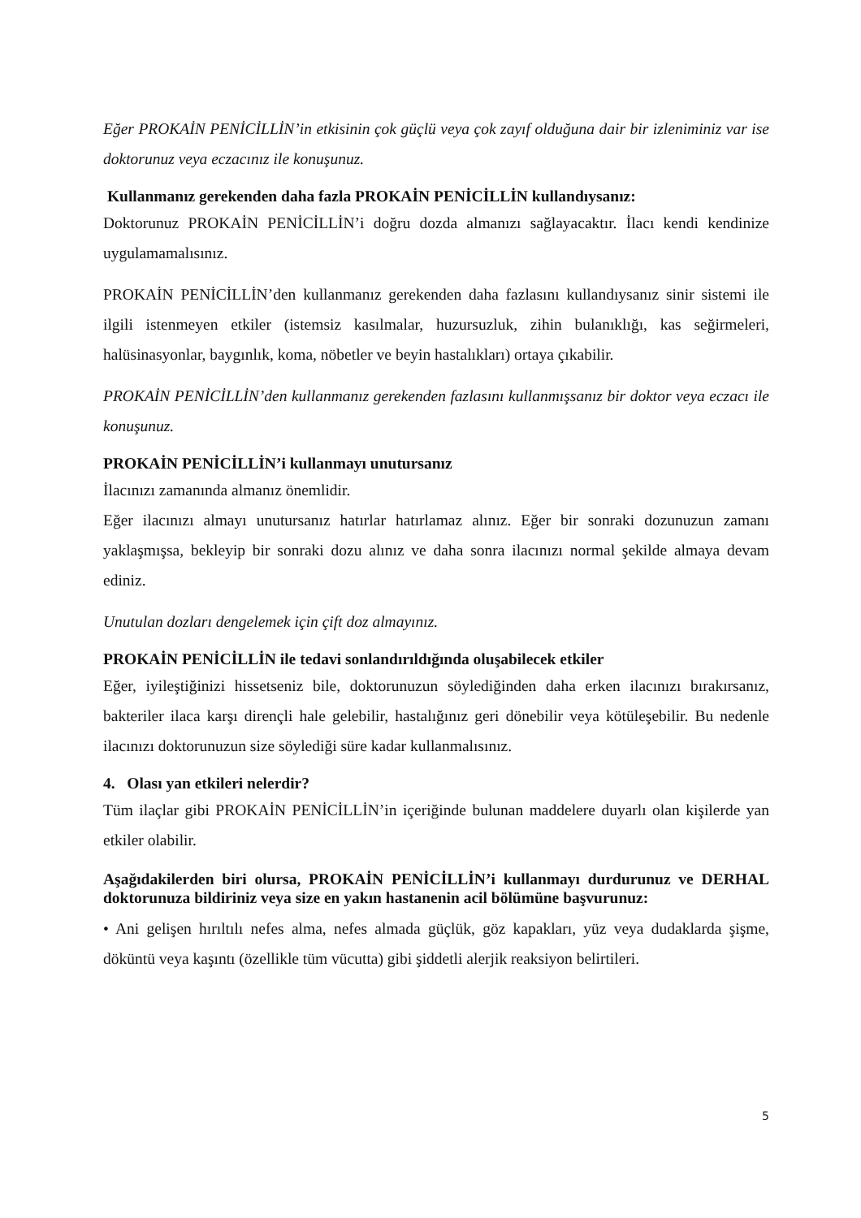Eğer PROKAİN PENİCİLLİN’in etkisinin çok güçlü veya çok zayıf olduğuna dair bir izleniminiz var ise doktorunuz veya eczacınız ile konuşunuz.
Kullanmanız gerekenden daha fazla PROKAİN PENİCİLLİN kullandıysanız:
Doktorunuz PROKAİN PENİCİLLİN’i doğru dozda almanızı sağlayacaktır. İlacı kendi kendinize uygulamamalısınız.
PROKAİN PENİCİLLİN’den kullanmanız gerekenden daha fazlasını kullandıysanız sinir sistemi ile ilgili istenmeyen etkiler (istemsiz kasılmalar, huzursuzluk, zihin bulanıklığı, kas seğirmeleri, halüsinasyonlar, baygınlık, koma, nöbetler ve beyin hastalıkları) ortaya çıkabilir.
PROKAİN PENİCİLLİN’den kullanmanız gerekenden fazlasını kullanmışsanız bir doktor veya eczacı ile konuşunuz.
PROKAİN PENİCİLLİN’i kullanmayı unutursanız
İlacınızı zamanında almanız önemlidir.
Eğer ilacınızı almayı unutursanız hatırlar hatırlamaz alınız. Eğer bir sonraki dozunuzun zamanı yaklaşmışsa, bekleyip bir sonraki dozu alınız ve daha sonra ilacınızı normal şekilde almaya devam ediniz.
Unutulan dozları dengelemek için çift doz almayınız.
PROKAİN PENİCİLLİN ile tedavi sonlandırıldığında oluşabilecek etkiler
Eğer, iyileştiğinizi hissetseniz bile, doktorunuzun söylediğinden daha erken ilacınızı bırakırsanız, bakteriler ilaca karşı dirençli hale gelebilir, hastalığınız geri dönebilir veya kötüleşebilir. Bu nedenle ilacınızı doktorunuzun size söylediği süre kadar kullanmalısınız.
4. Olası yan etkileri nelerdir?
Tüm ilaçlar gibi PROKAİN PENİCİLLİN’in içeriğinde bulunan maddelere duyarlı olan kişilerde yan etkiler olabilir.
Aşağıdakilerden biri olursa, PROKAİN PENİCİLLİN’i kullanmayı durdurunuz ve DERHAL doktorunuza bildiriniz veya size en yakın hastanenin acil bölümüne başvurunuz:
• Ani gelişen hırıltılı nefes alma, nefes almada güçlük, göz kapakları, yüz veya dudaklarda şişme, döküntü veya kaşıntı (özellikle tüm vücutta) gibi şiddetli alerjik reaksiyon belirtileri.
5